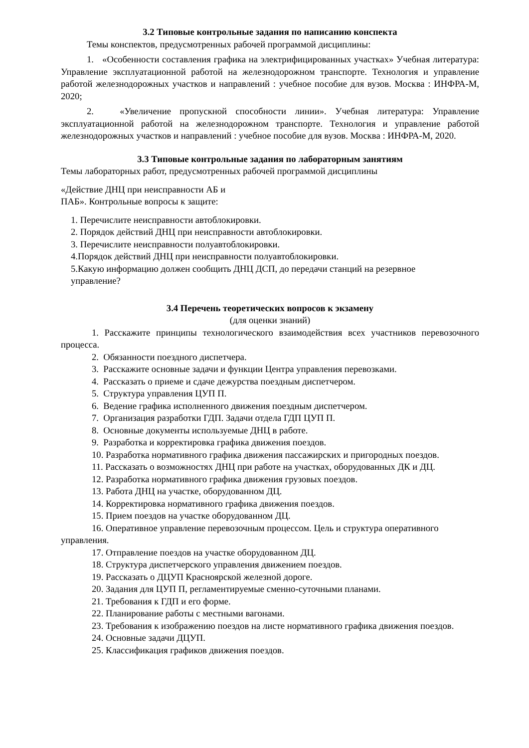3.2 Типовые контрольные задания по написанию конспекта
Темы конспектов, предусмотренных рабочей программой дисциплины:
1. «Особенности составления графика на электрифицированных участках» Учебная литература: Управление эксплуатационной работой на железнодорожном транспорте. Технология и управление работой железнодорожных участков и направлений : учебное пособие для вузов. Москва : ИНФРА-М, 2020;
2. «Увеличение пропускной способности линии». Учебная литература: Управление эксплуатационной работой на железнодорожном транспорте. Технология и управление работой железнодорожных участков и направлений : учебное пособие для вузов. Москва : ИНФРА-М, 2020.
3.3 Типовые контрольные задания по лабораторным занятиям
Темы лабораторных работ, предусмотренных рабочей программой дисциплины
«Действие ДНЦ при неисправности АБ и
ПАБ». Контрольные вопросы к защите:
1. Перечислите неисправности автоблокировки.
2. Порядок действий ДНЦ при неисправности автоблокировки.
3. Перечислите неисправности полуавтоблокировки.
4.Порядок действий ДНЦ при неисправности полуавтоблокировки.
5.Какую информацию должен сообщить ДНЦ ДСП, до передачи станций на резервное
управление?
3.4 Перечень теоретических вопросов к экзамену
(для оценки знаний)
1. Расскажите принципы технологического взаимодействия всех участников перевозочного процесса.
2. Обязанности поездного диспетчера.
3. Расскажите основные задачи и функции Центра управления перевозками.
4. Рассказать о приеме и сдаче дежурства поездным диспетчером.
5. Структура управления ЦУП П.
6. Ведение графика исполненного движения поездным диспетчером.
7. Организация разработки ГДП. Задачи отдела ГДП ЦУП П.
8. Основные документы используемые ДНЦ в работе.
9. Разработка и корректировка графика движения поездов.
10. Разработка нормативного графика движения пассажирских и пригородных поездов.
11. Рассказать о возможностях ДНЦ при работе на участках, оборудованных ДК и ДЦ.
12. Разработка нормативного графика движения грузовых поездов.
13. Работа ДНЦ на участке, оборудованном ДЦ.
14. Корректировка нормативного графика движения поездов.
15. Прием поездов на участке оборудованном ДЦ.
16. Оперативное управление перевозочным процессом. Цель и структура оперативного управления.
17. Отправление поездов на участке оборудованном ДЦ.
18. Структура диспетчерского управления движением поездов.
19. Рассказать о ДЦУП Красноярской железной дороге.
20. Задания для ЦУП П, регламентируемые сменно-суточными планами.
21. Требования к ГДП и его форме.
22. Планирование работы с местными вагонами.
23. Требования к изображению поездов на листе нормативного графика движения поездов.
24. Основные задачи ДЦУП.
25. Классификация графиков движения поездов.